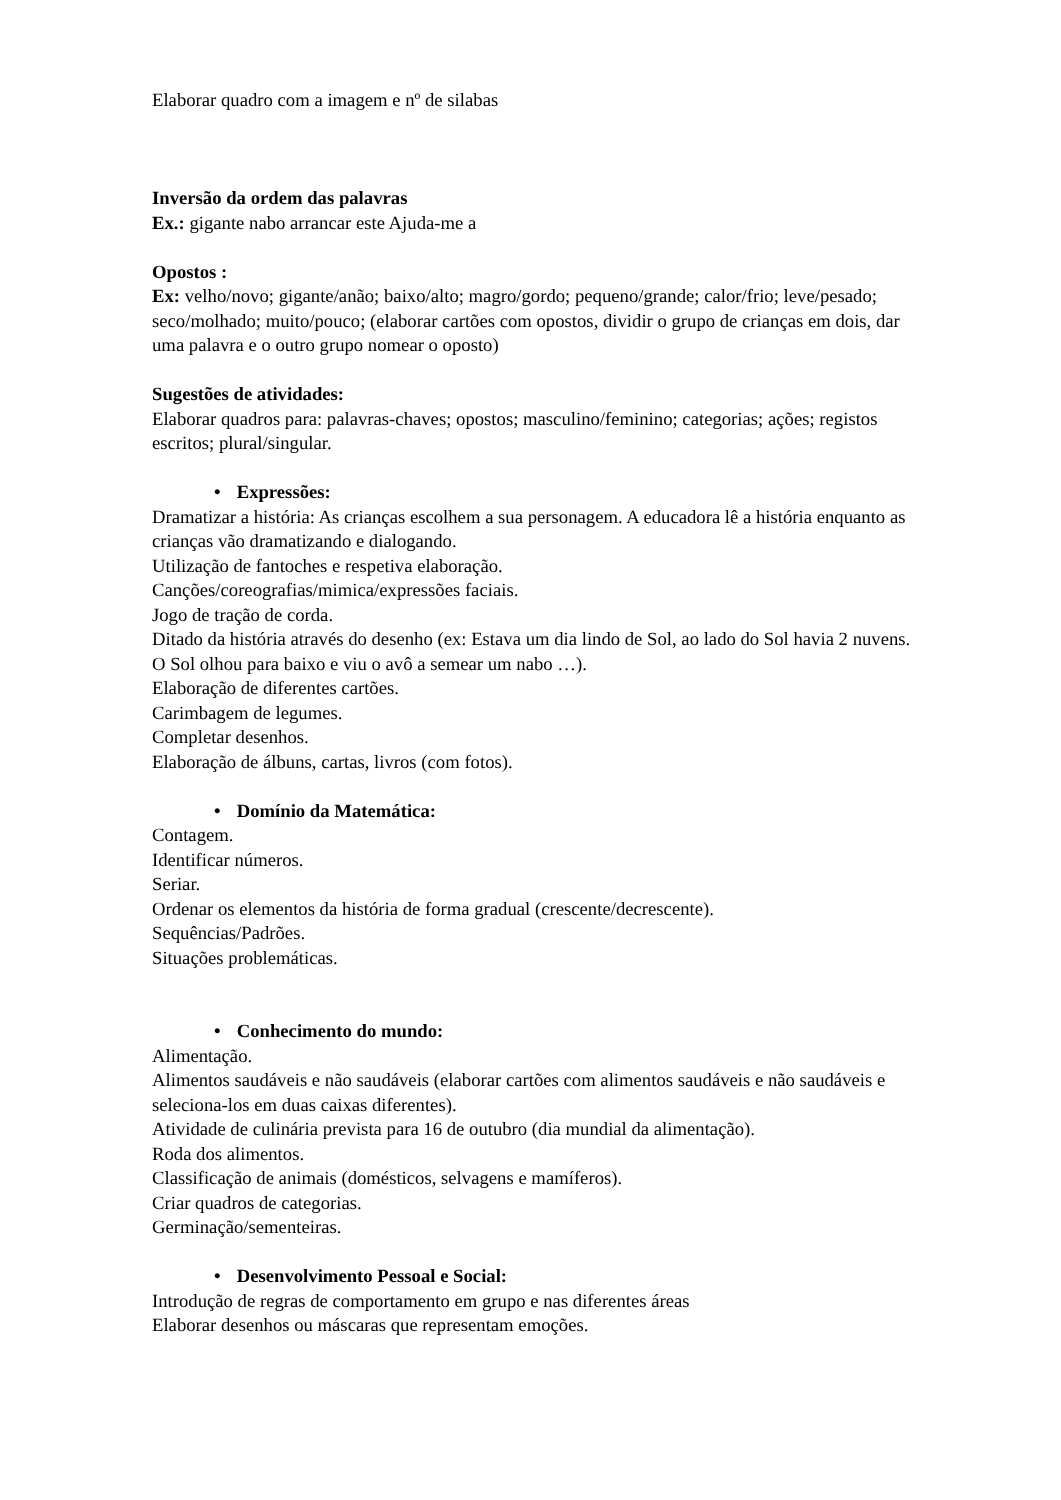Elaborar quadro com a imagem e nº de silabas
Inversão da ordem das palavras
Ex.: gigante nabo arrancar este Ajuda-me a
Opostos :
Ex: velho/novo; gigante/anão; baixo/alto; magro/gordo; pequeno/grande; calor/frio; leve/pesado; seco/molhado; muito/pouco; (elaborar cartões com opostos, dividir o grupo de crianças em dois, dar uma palavra e o outro grupo nomear o oposto)
Sugestões de atividades:
Elaborar quadros para: palavras-chaves; opostos; masculino/feminino; categorias; ações; registos escritos; plural/singular.
• Expressões:
Dramatizar a história: As crianças escolhem a sua personagem. A educadora lê a história enquanto as crianças vão dramatizando e dialogando.
Utilização de fantoches e respetiva elaboração.
Canções/coreografias/mimica/expressões faciais.
Jogo de tração de corda.
Ditado da história através do desenho (ex: Estava um dia lindo de Sol, ao lado do Sol havia 2 nuvens. O Sol olhou para baixo e viu o avô a semear um nabo …).
Elaboração de diferentes cartões.
Carimbagem de legumes.
Completar desenhos.
Elaboração de álbuns, cartas, livros (com fotos).
• Domínio da Matemática:
Contagem.
Identificar números.
Seriar.
Ordenar os elementos da história de forma gradual (crescente/decrescente).
Sequências/Padrões.
Situações problemáticas.
• Conhecimento do mundo:
Alimentação.
Alimentos saudáveis e não saudáveis (elaborar cartões com alimentos saudáveis e não saudáveis e seleciona-los em duas caixas diferentes).
Atividade de culinária prevista para 16 de outubro (dia mundial da alimentação).
Roda dos alimentos.
Classificação de animais (domésticos, selvagens e mamíferos).
Criar quadros de categorias.
Germinação/sementeiras.
• Desenvolvimento Pessoal e Social:
Introdução de regras de comportamento em grupo e nas diferentes áreas
Elaborar desenhos ou máscaras que representam emoções.